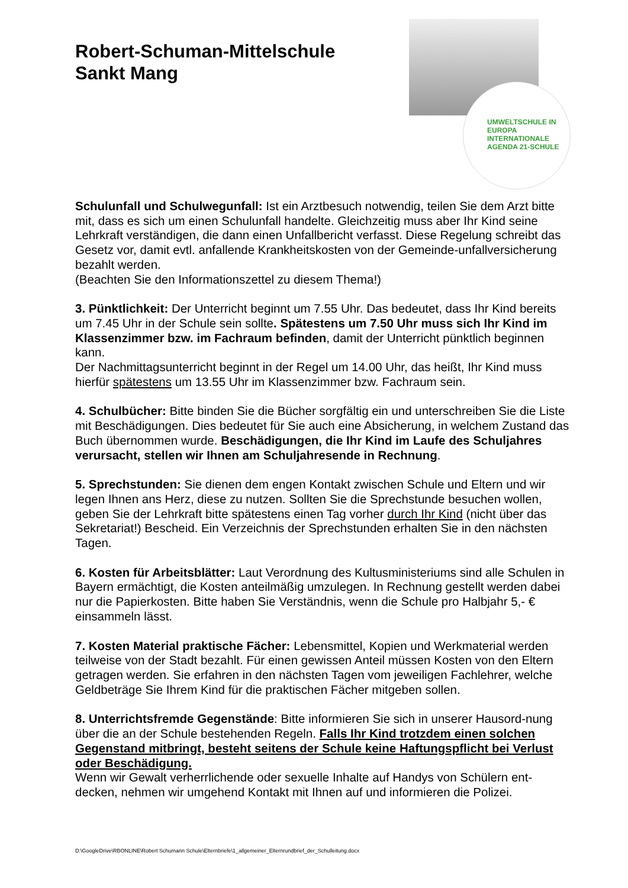Robert-Schuman-Mittelschule
Sankt Mang
UMWELTSCHULE IN EUROPA
INTERNATIONALE AGENDA 21-SCHULE
Schulunfall und Schulwegunfall: Ist ein Arztbesuch notwendig, teilen Sie dem Arzt bitte mit, dass es sich um einen Schulunfall handelte. Gleichzeitig muss aber Ihr Kind seine Lehrkraft verständigen, die dann einen Unfallbericht verfasst. Diese Regelung schreibt das Gesetz vor, damit evtl. anfallende Krankheitskosten von der Gemeinde-unfallversicherung bezahlt werden.
(Beachten Sie den Informationszettel zu diesem Thema!)
3. Pünktlichkeit: Der Unterricht beginnt um 7.55 Uhr. Das bedeutet, dass Ihr Kind bereits um 7.45 Uhr in der Schule sein sollte. Spätestens um 7.50 Uhr muss sich Ihr Kind im Klassenzimmer bzw. im Fachraum befinden, damit der Unterricht pünktlich beginnen kann.
Der Nachmittagsunterricht beginnt in der Regel um 14.00 Uhr, das heißt, Ihr Kind muss hierfür spätestens um 13.55 Uhr im Klassenzimmer bzw. Fachraum sein.
4. Schulbücher: Bitte binden Sie die Bücher sorgfältig ein und unterschreiben Sie die Liste mit Beschädigungen. Dies bedeutet für Sie auch eine Absicherung, in welchem Zustand das Buch übernommen wurde. Beschädigungen, die Ihr Kind im Laufe des Schuljahres verursacht, stellen wir Ihnen am Schuljahresende in Rechnung.
5. Sprechstunden: Sie dienen dem engen Kontakt zwischen Schule und Eltern und wir legen Ihnen ans Herz, diese zu nutzen. Sollten Sie die Sprechstunde besuchen wollen, geben Sie der Lehrkraft bitte spätestens einen Tag vorher durch Ihr Kind (nicht über das Sekretariat!) Bescheid. Ein Verzeichnis der Sprechstunden erhalten Sie in den nächsten Tagen.
6. Kosten für Arbeitsblätter: Laut Verordnung des Kultusministeriums sind alle Schulen in Bayern ermächtigt, die Kosten anteilmäßig umzulegen. In Rechnung gestellt werden dabei nur die Papierkosten. Bitte haben Sie Verständnis, wenn die Schule pro Halbjahr 5,- € einsammeln lässt.
7. Kosten Material praktische Fächer: Lebensmittel, Kopien und Werkmaterial werden teilweise von der Stadt bezahlt. Für einen gewissen Anteil müssen Kosten von den Eltern getragen werden. Sie erfahren in den nächsten Tagen vom jeweiligen Fachlehrer, welche Geldbeträge Sie Ihrem Kind für die praktischen Fächer mitgeben sollen.
8. Unterrichtsfremde Gegenstände: Bitte informieren Sie sich in unserer Hausord-nung über die an der Schule bestehenden Regeln. Falls Ihr Kind trotzdem einen solchen Gegenstand mitbringt, besteht seitens der Schule keine Haftungspflicht bei Verlust oder Beschädigung.
Wenn wir Gewalt verherrlichende oder sexuelle Inhalte auf Handys von Schülern ent-decken, nehmen wir umgehend Kontakt mit Ihnen auf und informieren die Polizei.
D:\GoogleDrive\RBONLINE\Robert Schumann Schule\Elternbriefe\1_allgemeiner_Elternrundbrief_der_Schulleitung.docx